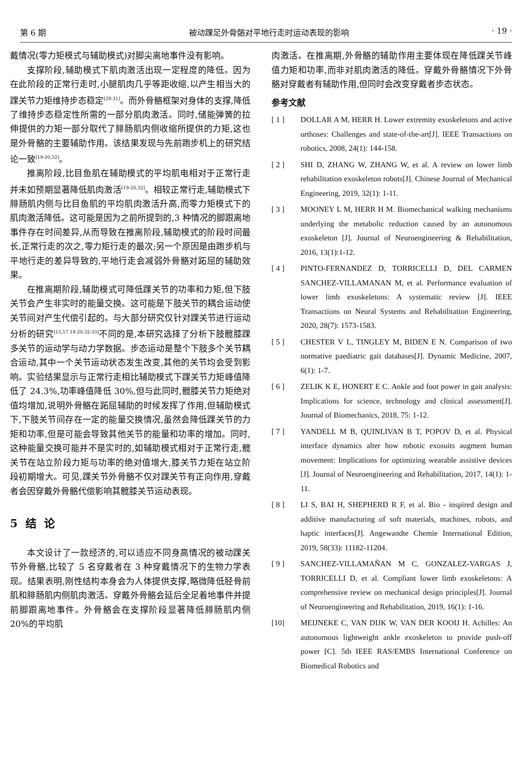第 6 期 被动踝足外骨骼对平地行走时运动表现的影响 · 19 ·
戴情况(零力矩模式与辅助模式)对脚尖离地事件没有影响。
支撑阶段,辅助模式下肌肉激活出现一定程度的降低。因为在此阶段的正常行走时,小腿肌肉几乎等距收缩,以产生相当大的踝关节力矩维持步态稳定<sup>[29-31]</sup>。而外骨骼框架对身体的支撑,降低了维持步态稳定性所需的一部分肌肉激活。同时,储能弹簧的拉伸提供的力矩一部分取代了腓肠肌内侧收缩所提供的力矩,这也是外骨骼的主要辅助作用。该结果发现与先前跑步机上的研究结论一致<sup>[19-20,32]</sup>。
推离阶段,比目鱼肌在辅助模式的平均肌电相对于正常行走并未如预期显著降低肌肉激活<sup>[19-20,32]</sup>。相较正常行走,辅助模式下腓肠肌内侧与比目鱼肌的平均肌肉激活升高,而零力矩模式下的肌肉激活降低。这可能是因为之前所提到的,3 种情况的脚跟离地事件存在时间差异,从而导致在推离阶段,辅助模式的阶段时间最长,正常行走的次之,零力矩行走的最次;另一个原因是由跑步机与平地行走的差异导致的,平地行走会减弱外骨骼对跖屈的辅助效果。
在推离期阶段,辅助模式可降低踝关节的功率和力矩,但下肢关节会产生非实时的能量交换。这可能是下肢关节的耦合运动使关节间对产生代偿引起的。与大部分研究仅针对踝关节进行运动分析的研究<sup>[15,17,19-20,32-33]</sup>不同的是,本研究选择了分析下肢髋膝踝多关节的运动学与动力学数据。步态运动是整个下肢多个关节耦合运动,其中一个关节运动状态发生改变,其他的关节均会受到影响。实验结果显示与正常行走相比辅助模式下踝关节力矩峰值降低了 24.3%,功率峰值降低 30%,但与此同时,髋膝关节力矩绝对值均增加,说明外骨骼在跖屈辅助的时候发挥了作用,但辅助模式下,下肢关节间存在一定的能量交换情况,虽然会降低踝关节的力矩和功率,但是可能会导致其他关节的能量和功率的增加。同时,这种能量交换可能并不是实时的,如辅助模式相对于正常行走,髋关节在站立阶段力矩与功率的绝对值增大,膝关节力矩在站立阶段初期增大。可见,踝关节外骨骼不仅对踝关节有正向作用,穿戴者会因穿戴外骨骼代偿影响其髋膝关节运动表现。
5 结 论
本文设计了一款经济的,可以适应不同身高情况的被动踝关节外骨骼,比较了 5 名穿戴者在 3 种穿戴情况下的生物力学表现。结果表明,刚性结构本身会为人体提供支撑,略微降低胫骨前肌和腓肠肌内侧肌肉激活。穿戴外骨骼会延后全足着地事件并提前脚跟离地事件。外骨骼会在支撑阶段显著降低腓肠肌内侧 20%的平均肌
肉激活。在推离期,外骨骼的辅助作用主要体现在降低踝关节峰值力矩和功率,而非对肌肉激活的降低。穿戴外骨骼情况下外骨骼对穿戴者有辅助作用,但同时会改变穿戴者步态状态。
参考文献
[ 1 ] DOLLAR A M, HERR H. Lower extremity exoskeletons and active orthoses: Challenges and state-of-the-art[J]. IEEE Transactions on robotics, 2008, 24(1): 144-158.
[ 2 ] SHI D, ZHANG W, ZHANG W, et al. A review on lower limb rehabilitation exoskeleton robots[J]. Chinese Journal of Mechanical Engineering, 2019, 32(1): 1-11.
[ 3 ] MOONEY L M, HERR H M. Biomechanical walking mechanisms underlying the metabolic reduction caused by an autonomous exoskeleton [J]. Journal of Neuroengineering & Rehabilitation, 2016, 13(1):1-12.
[ 4 ] PINTO-FERNANDEZ D, TORRICELLI D, DEL CARMEN SANCHEZ-VILLAMANAN M, et al. Performance evaluation of lower limb exoskeletons: A systematic review [J]. IEEE Transactions on Neural Systems and Rehabilitation Engineering, 2020, 28(7): 1573-1583.
[ 5 ] CHESTER V L, TINGLEY M, BIDEN E N. Comparison of two normative paediatric gait databases[J]. Dynamic Medicine, 2007, 6(1): 1-7.
[ 6 ] ZELIK K E, HONERT E C. Ankle and foot power in gait analysis: Implications for science, technology and clinical assessment[J]. Journal of Biomechanics, 2018, 75: 1-12.
[ 7 ] YANDELL M B, QUINLIVAN B T, POPOV D, et al. Physical interface dynamics alter how robotic exosuits augment human movement: Implications for optimizing wearable assistive devices [J]. Journal of Neuroengineering and Rehabilitation, 2017, 14(1): 1-11.
[ 8 ] LI S, BAI H, SHEPHERD R F, et al. Bio - inspired design and additive manufacturing of soft materials, machines, robots, and haptic interfaces[J]. Angewandte Chemie International Edition, 2019, 58(33): 11182-11204.
[ 9 ] SANCHEZ-VILLAMAÑAN M C, GONZALEZ-VARGAS J, TORRICELLI D, et al. Compliant lower limb exoskeletons: A comprehensive review on mechanical design principles[J]. Journal of Neuroengineering and Rehabilitation, 2019, 16(1): 1-16.
[10] MEIJNEKE C, VAN DIJK W, VAN DER KOOIJ H. Achilles: An autonomous lightweight ankle exoskeleton to provide push-off power [C]. 5th IEEE RAS/EMBS International Conference on Biomedical Robotics and